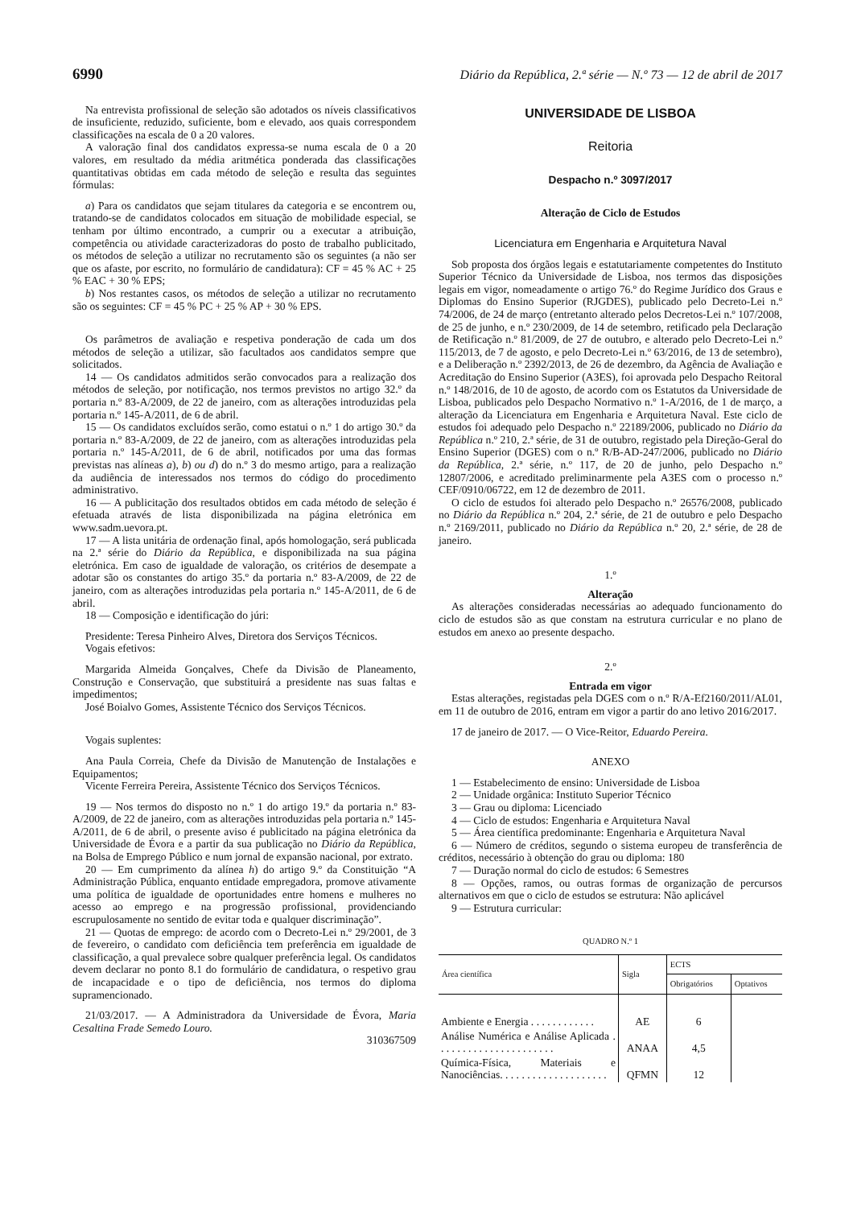6990 Diário da República, 2.ª série — N.º 73 — 12 de abril de 2017
Na entrevista profissional de seleção são adotados os níveis classificativos de insuficiente, reduzido, suficiente, bom e elevado, aos quais correspondem classificações na escala de 0 a 20 valores.
A valoração final dos candidatos expressa-se numa escala de 0 a 20 valores, em resultado da média aritmética ponderada das classificações quantitativas obtidas em cada método de seleção e resulta das seguintes fórmulas:
a) Para os candidatos que sejam titulares da categoria e se encontrem ou, tratando-se de candidatos colocados em situação de mobilidade especial, se tenham por último encontrado, a cumprir ou a executar a atribuição, competência ou atividade caracterizadoras do posto de trabalho publicitado, os métodos de seleção a utilizar no recrutamento são os seguintes (a não ser que os afaste, por escrito, no formulário de candidatura): CF = 45 % AC + 25 % EAC + 30 % EPS;
b) Nos restantes casos, os métodos de seleção a utilizar no recrutamento são os seguintes: CF = 45 % PC + 25 % AP + 30 % EPS.
Os parâmetros de avaliação e respetiva ponderação de cada um dos métodos de seleção a utilizar, são facultados aos candidatos sempre que solicitados.
14 — Os candidatos admitidos serão convocados para a realização dos métodos de seleção, por notificação, nos termos previstos no artigo 32.º da portaria n.º 83-A/2009, de 22 de janeiro, com as alterações introduzidas pela portaria n.º 145-A/2011, de 6 de abril.
15 — Os candidatos excluídos serão, como estatui o n.º 1 do artigo 30.º da portaria n.º 83-A/2009, de 22 de janeiro, com as alterações introduzidas pela portaria n.º 145-A/2011, de 6 de abril, notificados por uma das formas previstas nas alíneas a), b) ou d) do n.º 3 do mesmo artigo, para a realização da audiência de interessados nos termos do código do procedimento administrativo.
16 — A publicitação dos resultados obtidos em cada método de seleção é efetuada através de lista disponibilizada na página eletrónica em www.sadm.uevora.pt.
17 — A lista unitária de ordenação final, após homologação, será publicada na 2.ª série do Diário da República, e disponibilizada na sua página eletrónica. Em caso de igualdade de valoração, os critérios de desempate a adotar são os constantes do artigo 35.º da portaria n.º 83-A/2009, de 22 de janeiro, com as alterações introduzidas pela portaria n.º 145-A/2011, de 6 de abril.
18 — Composição e identificação do júri:
Presidente: Teresa Pinheiro Alves, Diretora dos Serviços Técnicos.
Vogais efetivos:
Margarida Almeida Gonçalves, Chefe da Divisão de Planeamento, Construção e Conservação, que substituirá a presidente nas suas faltas e impedimentos;
José Boialvo Gomes, Assistente Técnico dos Serviços Técnicos.
Vogais suplentes:
Ana Paula Correia, Chefe da Divisão de Manutenção de Instalações e Equipamentos;
Vicente Ferreira Pereira, Assistente Técnico dos Serviços Técnicos.
19 — Nos termos do disposto no n.º 1 do artigo 19.º da portaria n.º 83-A/2009, de 22 de janeiro, com as alterações introduzidas pela portaria n.º 145-A/2011, de 6 de abril, o presente aviso é publicitado na página eletrónica da Universidade de Évora e a partir da sua publicação no Diário da República, na Bolsa de Emprego Público e num jornal de expansão nacional, por extrato.
20 — Em cumprimento da alínea h) do artigo 9.º da Constituição “A Administração Pública, enquanto entidade empregadora, promove ativamente uma política de igualdade de oportunidades entre homens e mulheres no acesso ao emprego e na progressão profissional, providenciando escrupulosamente no sentido de evitar toda e qualquer discriminação”.
21 — Quotas de emprego: de acordo com o Decreto-Lei n.º 29/2001, de 3 de fevereiro, o candidato com deficiência tem preferência em igualdade de classificação, a qual prevalece sobre qualquer preferência legal. Os candidatos devem declarar no ponto 8.1 do formulário de candidatura, o respetivo grau de incapacidade e o tipo de deficiência, nos termos do diploma supramencionado.
21/03/2017. — A Administradora da Universidade de Évora, Maria Cesaltina Frade Semedo Louro.
310367509
UNIVERSIDADE DE LISBOA
Reitoria
Despacho n.º 3097/2017
Alteração de Ciclo de Estudos
Licenciatura em Engenharia e Arquitetura Naval
Sob proposta dos órgãos legais e estatutariamente competentes do Instituto Superior Técnico da Universidade de Lisboa, nos termos das disposições legais em vigor, nomeadamente o artigo 76.º do Regime Jurídico dos Graus e Diplomas do Ensino Superior (RJGDES), publicado pelo Decreto-Lei n.º 74/2006, de 24 de março (entretanto alterado pelos Decretos-Lei n.º 107/2008, de 25 de junho, e n.º 230/2009, de 14 de setembro, retificado pela Declaração de Retificação n.º 81/2009, de 27 de outubro, e alterado pelo Decreto-Lei n.º 115/2013, de 7 de agosto, e pelo Decreto-Lei n.º 63/2016, de 13 de setembro), e a Deliberação n.º 2392/2013, de 26 de dezembro, da Agência de Avaliação e Acreditação do Ensino Superior (A3ES), foi aprovada pelo Despacho Reitoral n.º 148/2016, de 10 de agosto, de acordo com os Estatutos da Universidade de Lisboa, publicados pelo Despacho Normativo n.º 1-A/2016, de 1 de março, a alteração da Licenciatura em Engenharia e Arquitetura Naval. Este ciclo de estudos foi adequado pelo Despacho n.º 22189/2006, publicado no Diário da República n.º 210, 2.ª série, de 31 de outubro, registado pela Direção-Geral do Ensino Superior (DGES) com o n.º R/B-AD-247/2006, publicado no Diário da República, 2.ª série, n.º 117, de 20 de junho, pelo Despacho n.º 12807/2006, e acreditado preliminarmente pela A3ES com o processo n.º CEF/0910/06722, em 12 de dezembro de 2011.
O ciclo de estudos foi alterado pelo Despacho n.º 26576/2008, publicado no Diário da República n.º 204, 2.ª série, de 21 de outubro e pelo Despacho n.º 2169/2011, publicado no Diário da República n.º 20, 2.ª série, de 28 de janeiro.
1.º
Alteração
As alterações consideradas necessárias ao adequado funcionamento do ciclo de estudos são as que constam na estrutura curricular e no plano de estudos em anexo ao presente despacho.
2.º
Entrada em vigor
Estas alterações, registadas pela DGES com o n.º R/A-Ef2160/2011/AL01, em 11 de outubro de 2016, entram em vigor a partir do ano letivo 2016/2017.
17 de janeiro de 2017. — O Vice-Reitor, Eduardo Pereira.
ANEXO
1 — Estabelecimento de ensino: Universidade de Lisboa
2 — Unidade orgânica: Instituto Superior Técnico
3 — Grau ou diploma: Licenciado
4 — Ciclo de estudos: Engenharia e Arquitetura Naval
5 — Área científica predominante: Engenharia e Arquitetura Naval
6 — Número de créditos, segundo o sistema europeu de transferência de créditos, necessário à obtenção do grau ou diploma: 180
7 — Duração normal do ciclo de estudos: 6 Semestres
8 — Opções, ramos, ou outras formas de organização de percursos alternativos em que o ciclo de estudos se estrutura: Não aplicável
9 — Estrutura curricular:
QUADRO N.º 1
| Área científica | Sigla | ECTS | |
| --- | --- | --- | --- |
| | | Obrigatórios | Optativos |
| Ambiente e Energia . . . . . . . . . . . . | AE | 6 | |
| Análise Numérica e Análise Aplicada . . . . . . . . . . . . . . . . . . . . . . | ANAA | 4,5 | |
| Química-Física, Materiais e Nanociências. . . . . . . . . . . . . . . . . . . . | QFMN | 12 | |